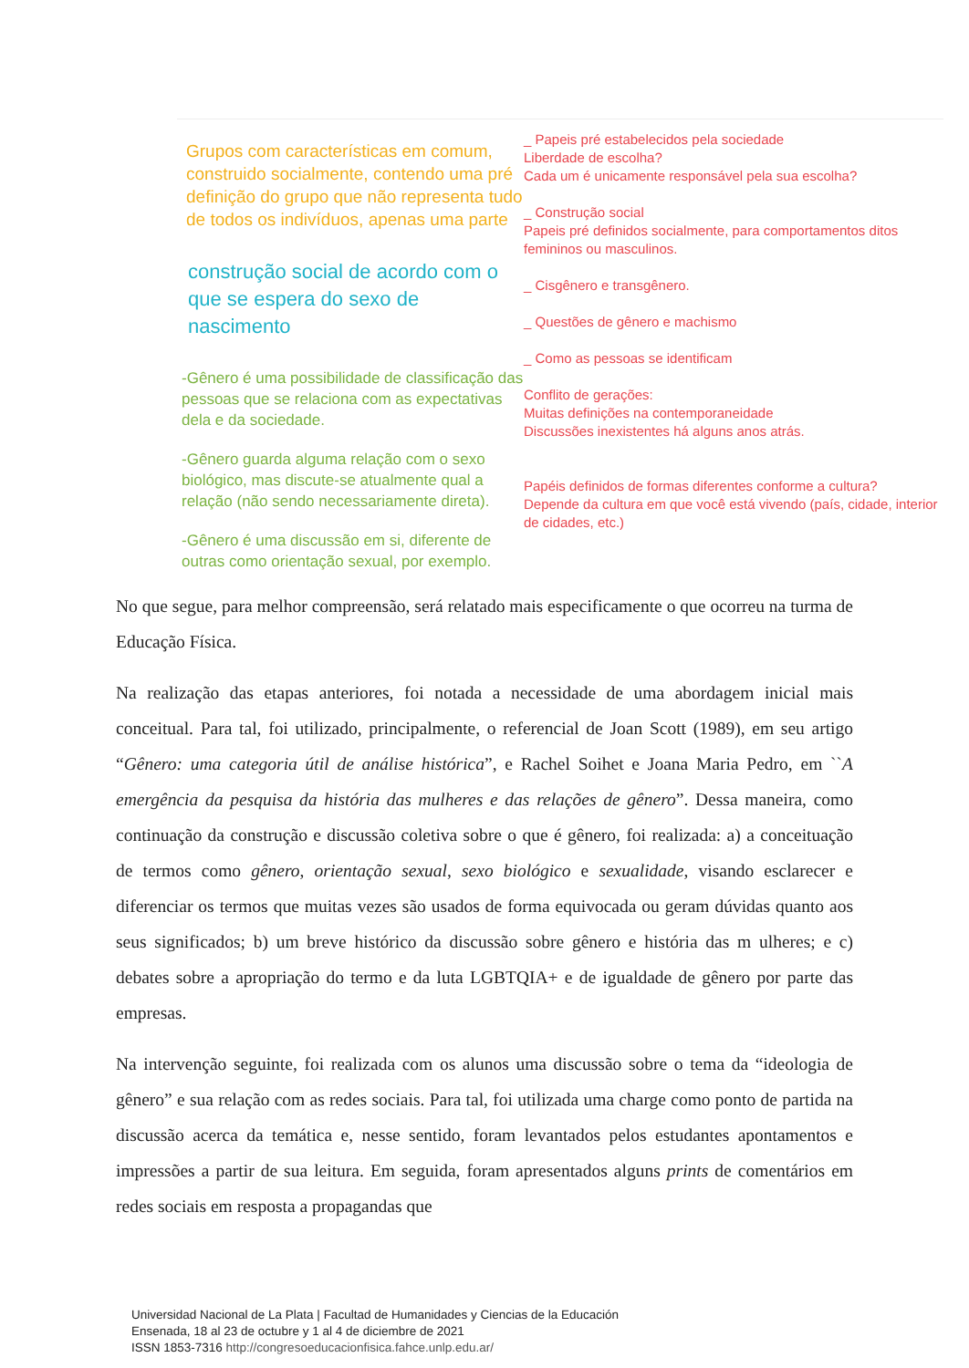Grupos com características em comum, construido socialmente, contendo uma pré definição do grupo que não representa tudo de todos os indivíduos, apenas uma parte
construção social de acordo com o que se espera do sexo de nascimento
-Gênero é uma possibilidade de classificação das pessoas que se relaciona com as expectativas dela e da sociedade.
-Gênero guarda alguma relação com o sexo biológico, mas discute-se atualmente qual a relação (não sendo necessariamente direta).
-Gênero é uma discussão em si, diferente de outras como orientação sexual, por exemplo.
_ Papeis pré estabelecidos pela sociedade
Liberdade de escolha?
Cada um é unicamente responsável pela sua escolha?
_ Construção social
Papeis pré definidos socialmente, para comportamentos ditos femininos ou masculinos.
_ Cisgênero e transgênero.
_ Questões de gênero e machismo
_ Como as pessoas se identificam
Conflito de gerações:
Muitas definições na contemporaneidade
Discussões inexistentes há alguns anos atrás.
Papéis definidos de formas diferentes conforme a cultura?
Depende da cultura em que você está vivendo (país, cidade, interior de cidades, etc.)
No que segue, para melhor compreensão, será relatado mais especificamente o que ocorreu na turma de Educação Física.
Na realização das etapas anteriores, foi notada a necessidade de uma abordagem inicial mais conceitual. Para tal, foi utilizado, principalmente, o referencial de Joan Scott (1989), em seu artigo “Gênero: uma categoria útil de análise histórica”, e Rachel Soihet e Joana Maria Pedro, em ``A emergência da pesquisa da história das mulheres e das relações de gênero”. Dessa maneira, como continuação da construção e discussão coletiva sobre o que é gênero, foi realizada: a) a conceituação de termos como gênero, orientação sexual, sexo biológico e sexualidade, visando esclarecer e diferenciar os termos que muitas vezes são usados de forma equivocada ou geram dúvidas quanto aos seus significados; b) um breve histórico da discussão sobre gênero e história das m ulheres; e c) debates sobre a apropriação do termo e da luta LGBTQIA+ e de igualdade de gênero por parte das empresas.
Na intervenção seguinte, foi realizada com os alunos uma discussão sobre o tema da “ideologia de gênero” e sua relação com as redes sociais. Para tal, foi utilizada uma charge como ponto de partida na discussão acerca da temática e, nesse sentido, foram levantados pelos estudantes apontamentos e impressões a partir de sua leitura. Em seguida, foram apresentados alguns prints de comentários em redes sociais em resposta a propagandas que
Universidad Nacional de La Plata | Facultad de Humanidades y Ciencias de la Educación
Ensenada, 18 al 23 de octubre y 1 al 4 de diciembre de 2021
ISSN 1853-7316 http://congresoeducacionfisica.fahce.unlp.edu.ar/